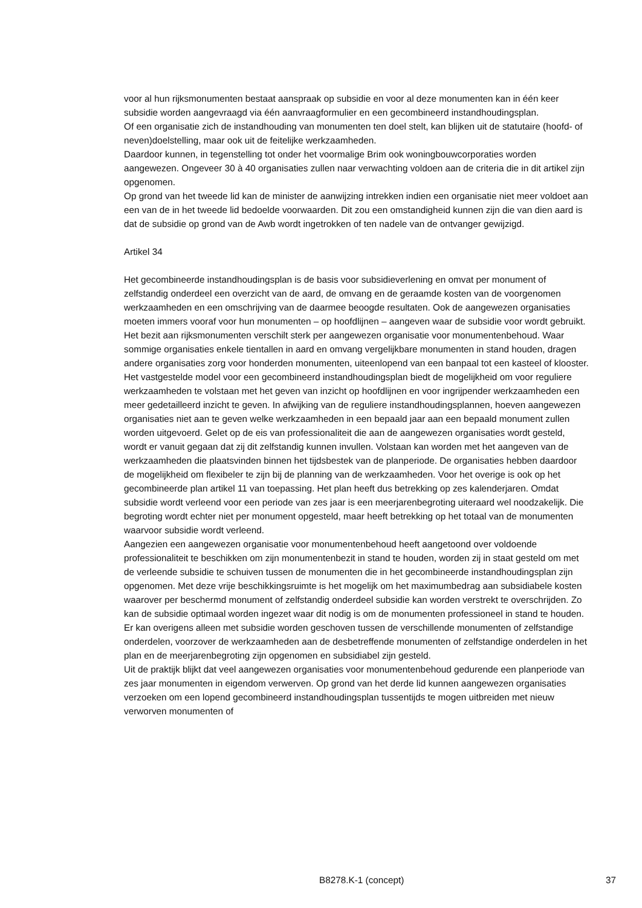voor al hun rijksmonumenten bestaat aanspraak op subsidie en voor al deze monumenten kan in één keer subsidie worden aangevraagd via één aanvraagformulier en een gecombineerd instandhoudingsplan.
Of een organisatie zich de instandhouding van monumenten ten doel stelt, kan blijken uit de statutaire (hoofd- of neven)doelstelling, maar ook uit de feitelijke werkzaamheden.
Daardoor kunnen, in tegenstelling tot onder het voormalige Brim ook woningbouwcorporaties worden aangewezen. Ongeveer 30 à 40 organisaties zullen naar verwachting voldoen aan de criteria die in dit artikel zijn opgenomen.
Op grond van het tweede lid kan de minister de aanwijzing intrekken indien een organisatie niet meer voldoet aan een van de in het tweede lid bedoelde voorwaarden. Dit zou een omstandigheid kunnen zijn die van dien aard is dat de subsidie op grond van de Awb wordt ingetrokken of ten nadele van de ontvanger gewijzigd.
Artikel 34
Het gecombineerde instandhoudingsplan is de basis voor subsidieverlening en omvat per monument of zelfstandig onderdeel een overzicht van de aard, de omvang en de geraamde kosten van de voorgenomen werkzaamheden en een omschrijving van de daarmee beoogde resultaten. Ook de aangewezen organisaties moeten immers vooraf voor hun monumenten – op hoofdlijnen – aangeven waar de subsidie voor wordt gebruikt.
Het bezit aan rijksmonumenten verschilt sterk per aangewezen organisatie voor monumentenbehoud. Waar sommige organisaties enkele tientallen in aard en omvang vergelijkbare monumenten in stand houden, dragen andere organisaties zorg voor honderden monumenten, uiteenlopend van een banpaal tot een kasteel of klooster. Het vastgestelde model voor een gecombineerd instandhoudingsplan biedt de mogelijkheid om voor reguliere werkzaamheden te volstaan met het geven van inzicht op hoofdlijnen en voor ingrijpender werkzaamheden een meer gedetailleerd inzicht te geven. In afwijking van de reguliere instandhoudingsplannen, hoeven aangewezen organisaties niet aan te geven welke werkzaamheden in een bepaald jaar aan een bepaald monument zullen worden uitgevoerd. Gelet op de eis van professionaliteit die aan de aangewezen organisaties wordt gesteld, wordt er vanuit gegaan dat zij dit zelfstandig kunnen invullen. Volstaan kan worden met het aangeven van de werkzaamheden die plaatsvinden binnen het tijdsbestek van de planperiode. De organisaties hebben daardoor de mogelijkheid om flexibeler te zijn bij de planning van de werkzaamheden. Voor het overige is ook op het gecombineerde plan artikel 11 van toepassing. Het plan heeft dus betrekking op zes kalenderjaren. Omdat subsidie wordt verleend voor een periode van zes jaar is een meerjarenbegroting uiteraard wel noodzakelijk. Die begroting wordt echter niet per monument opgesteld, maar heeft betrekking op het totaal van de monumenten waarvoor subsidie wordt verleend.
Aangezien een aangewezen organisatie voor monumentenbehoud heeft aangetoond over voldoende professionaliteit te beschikken om zijn monumentenbezit in stand te houden, worden zij in staat gesteld om met de verleende subsidie te schuiven tussen de monumenten die in het gecombineerde instandhoudingsplan zijn opgenomen. Met deze vrije beschikkingsruimte is het mogelijk om het maximumbedrag aan subsidiabele kosten waarover per beschermd monument of zelfstandig onderdeel subsidie kan worden verstrekt te overschrijden. Zo kan de subsidie optimaal worden ingezet waar dit nodig is om de monumenten professioneel in stand te houden. Er kan overigens alleen met subsidie worden geschoven tussen de verschillende monumenten of zelfstandige onderdelen, voorzover de werkzaamheden aan de desbetreffende monumenten of zelfstandige onderdelen in het plan en de meerjarenbegroting zijn opgenomen en subsidiabel zijn gesteld.
Uit de praktijk blijkt dat veel aangewezen organisaties voor monumentenbehoud gedurende een planperiode van zes jaar monumenten in eigendom verwerven. Op grond van het derde lid kunnen aangewezen organisaties verzoeken om een lopend gecombineerd instandhoudingsplan tussentijds te mogen uitbreiden met nieuw verworven monumenten of
B8278.K-1 (concept) 37